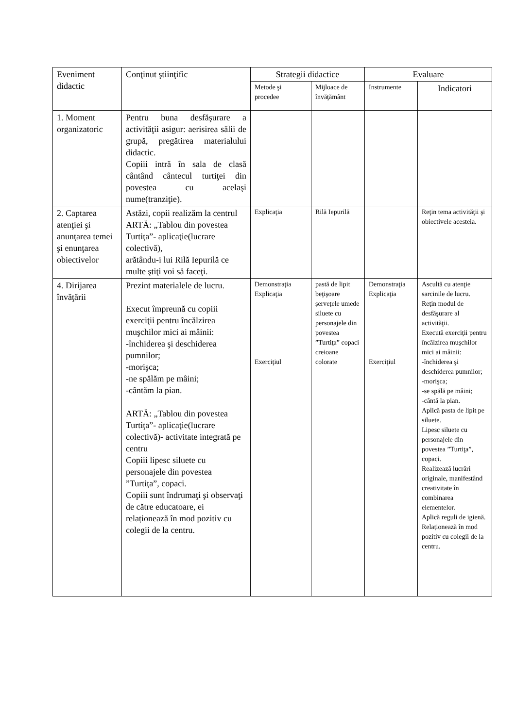| Eveniment didactic | Conţinut ştiinţific | Strategii didactice | | Evaluare | |
| --- | --- | --- | --- | --- | --- |
| | | Metode şi procedee | Mijloace de învăţământ | Instrumente | Indicatori |
| 1. Moment organizatoric | Pentru buna desfăşurare a activităţii asigur: aerisirea sălii de grupă, pregătirea materialului didactic. Copiii intră în sala de clasă cântând cântecul turtiţei din povestea cu acelaşi nume(tranziţie). | | | | |
| 2. Captarea atenţiei şi anunţarea temei şi enunţarea obiectivelor | Astăzi, copii realizăm la centrul ARTĂ: „Tablou din povestea Turtiţa”- aplicaţie(lucrare colectivă), arătându-i lui Rilă Iepurilă ce multe ştiţi voi să faceţi. | Explicaţia | Rilă Iepurilă | | Reţin tema activităţii şi obiectivele acesteia. |
| 4. Dirijarea învăţării | Prezint materialele de lucru. Execut împreună cu copiii exerciţii pentru încălzirea muşchilor mici ai mâinii: -închiderea şi deschiderea pumnilor; -morişca; -ne spălăm pe mâini; -cântăm la pian. ARTĂ: „Tablou din povestea Turtiţa”- aplicaţie(lucrare colectivă)- activitate integrată pe centru Copiii lipesc siluete cu personajele din povestea ”Turtiţa”, copaci. Copiii sunt îndrumaţi şi observaţi de către educatoare, ei relaționează în mod pozitiv cu colegii de la centru. | Demonstraţia Explicaţia Exerciţiul | pastă de lipit beţişoare şervețele umede siluete cu personajele din povestea ”Turtiţa” copaci creioane colorate | Demonstraţia Explicaţia Exerciţiul | Ascultă cu atenţie sarcinile de lucru. Reţin modul de desfăşurare al activităţii. Execută exerciţii pentru încălzirea muşchilor mici ai mâinii: -închiderea şi deschiderea pumnilor; -morişca; -se spălă pe mâini; -cântă la pian. Aplică pasta de lipit pe siluete. Lipesc siluete cu personajele din povestea ”Turtiţa”, copaci. Realizează lucrări originale, manifestând creativitate în combinarea elementelor. Aplică reguli de igienă. Relaționează în mod pozitiv cu colegii de la centru. |